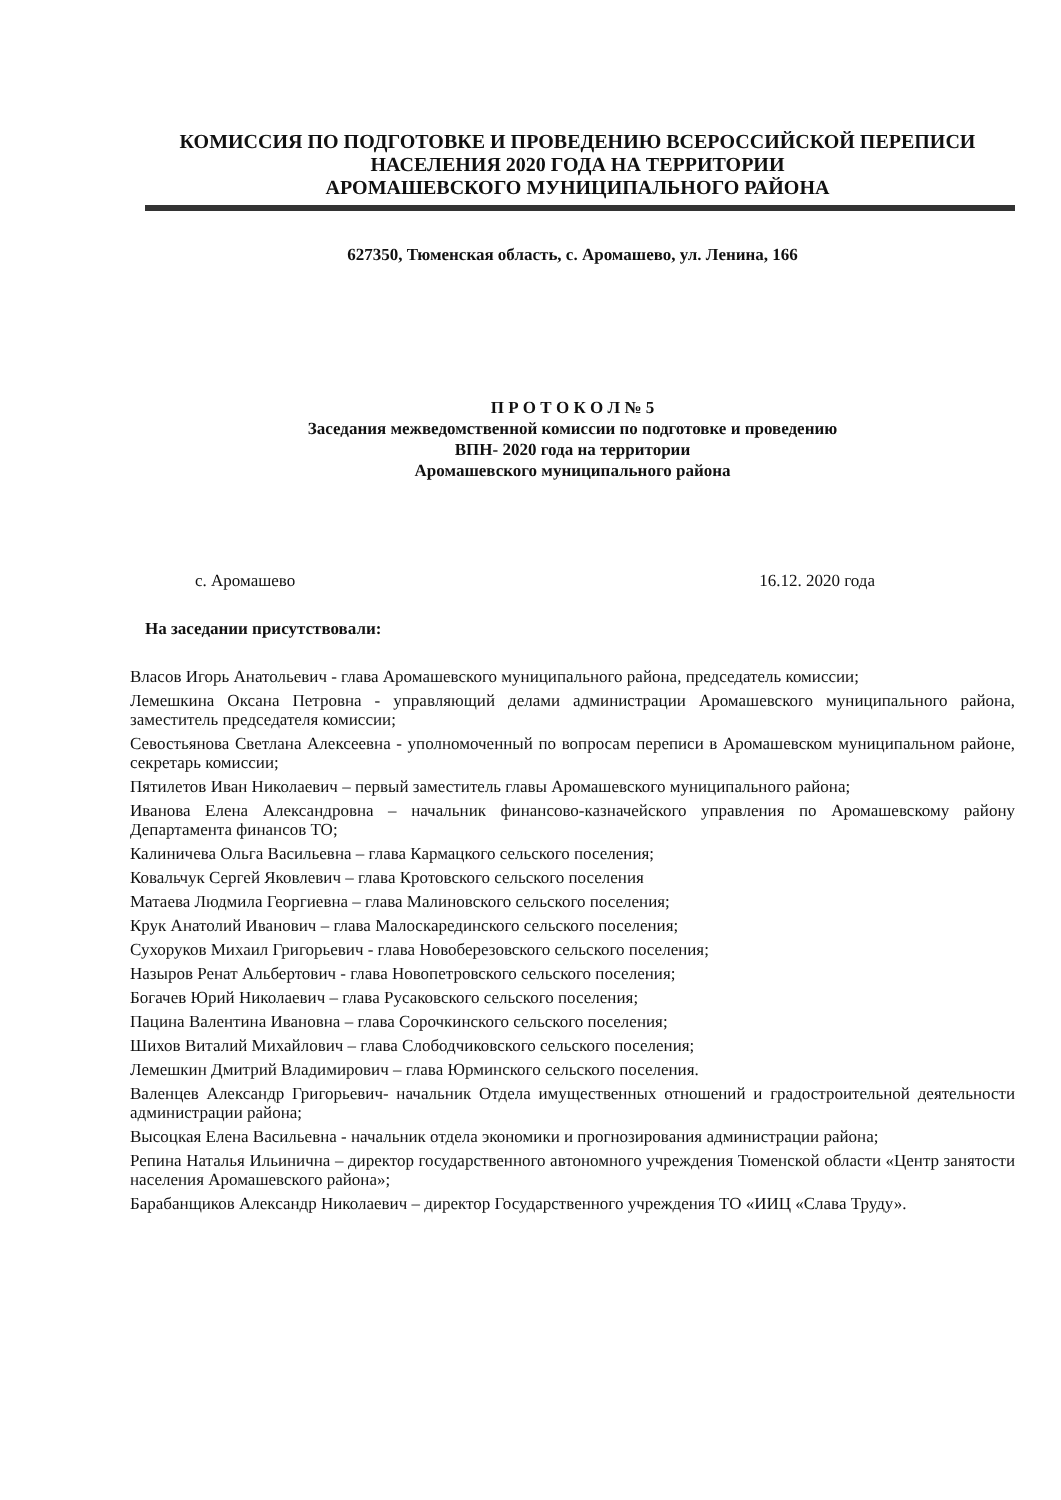КОМИССИЯ ПО ПОДГОТОВКЕ И ПРОВЕДЕНИЮ ВСЕРОССИЙСКОЙ ПЕРЕПИСИ
НАСЕЛЕНИЯ 2020 ГОДА НА ТЕРРИТОРИИ
АРОМАШЕВСКОГО МУНИЦИПАЛЬНОГО РАЙОНА
627350, Тюменская область, с. Аромашево, ул. Ленина, 166
П Р О Т О К О Л № 5
Заседания межведомственной комиссии по подготовке и проведению
ВПН- 2020 года на территории
Аромашевского муниципального района
с. Аромашево 16.12. 2020 года
На заседании присутствовали:
Власов Игорь Анатольевич - глава Аромашевского муниципального района, председатель комиссии;
Лемешкина Оксана Петровна - управляющий делами администрации Аромашевского муниципального района, заместитель председателя комиссии;
Севостьянова Светлана Алексеевна - уполномоченный по вопросам переписи в Аромашевском муниципальном районе, секретарь комиссии;
Пятилетов Иван Николаевич – первый заместитель главы Аромашевского муниципального района;
Иванова Елена Александровна – начальник финансово-казначейского управления по Аромашевскому району Департамента финансов ТО;
Калиничева Ольга Васильевна – глава Кармацкого сельского поселения;
Ковальчук Сергей Яковлевич – глава Кротовского сельского поселения
Матаева Людмила Георгиевна – глава Малиновского сельского поселения;
Крук Анатолий Иванович – глава Малоскарединского сельского поселения;
Сухоруков Михаил Григорьевич - глава Новоберезовского сельского поселения;
Назыров Ренат Альбертович - глава Новопетровского сельского поселения;
Богачев Юрий Николаевич – глава Русаковского сельского поселения;
Пацина Валентина Ивановна – глава Сорочкинского сельского поселения;
Шихов Виталий Михайлович – глава Слободчиковского сельского поселения;
Лемешкин Дмитрий Владимирович – глава Юрминского сельского поселения.
Валенцев Александр Григорьевич- начальник Отдела имущественных отношений и градостроительной деятельности администрации района;
Высоцкая Елена Васильевна - начальник отдела экономики и прогнозирования администрации района;
Репина Наталья Ильинична – директор государственного автономного учреждения Тюменской области «Центр занятости населения Аромашевского района»;
Барабанщиков Александр Николаевич – директор Государственного учреждения ТО «ИИЦ «Слава Труду».